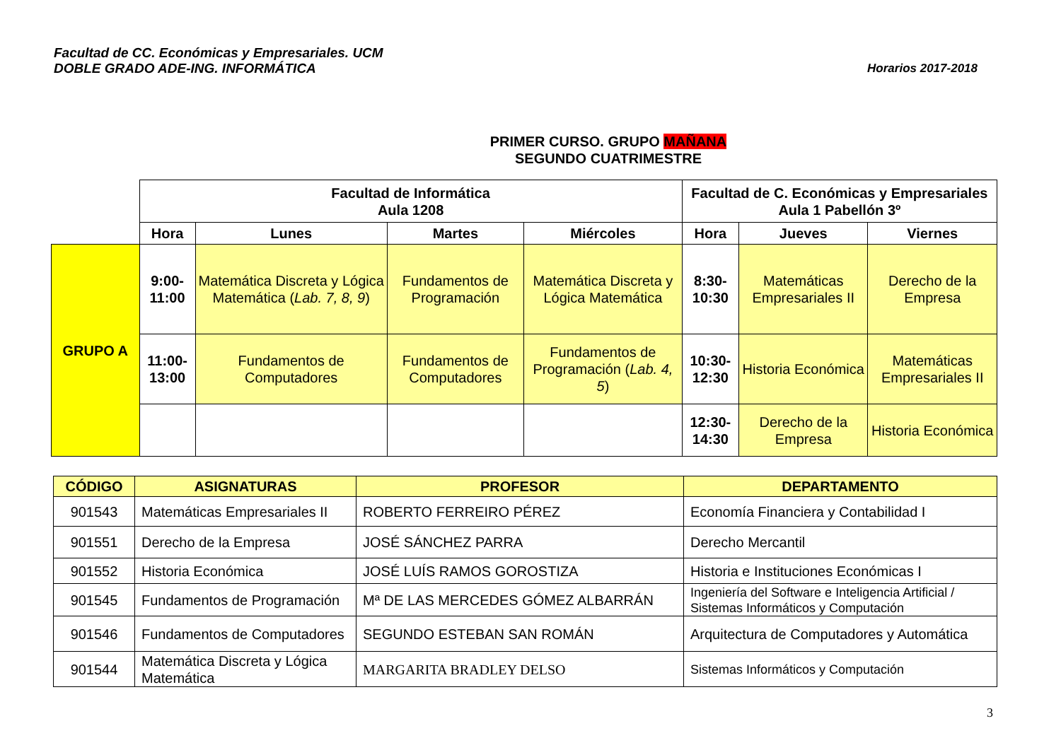Horarios 2017-2018 Facultad de CC. Económicas y Empresariales. UCM
DOBLE GRADO ADE-ING. INFORMÁTICA
PRIMER CURSO. GRUPO MAÑANA
SEGUNDO CUATRIMESTRE
| | Facultad de Informática Aula 1208 | | | | Facultad de C. Económicas y Empresariales Aula 1 Pabellón 3º | | |
| | Hora | Lunes | Martes | Miércoles | Hora | Jueves | Viernes |
| GRUPO A | 9:00-11:00 | Matemática Discreta y Lógica Matemática ( Lab. 7, 8, 9 ) | Fundamentos de Programación | Matemática Discreta y Lógica Matemática | 8:30-10:30 | Matemáticas Empresariales II | Derecho de la Empresa |
| | 11:00-13:00 | Fundamentos de Computadores | Fundamentos de Computadores | Fundamentos de Programación ( Lab. 4, 5 ) | 10:30-12:30 | Historia Económica | Matemáticas Empresariales II |
| | | | | | 12:30-14:30 | Derecho de la Empresa | Historia Económica |
| CÓDIGO | ASIGNATURAS | PROFESOR | DEPARTAMENTO |
| --- | --- | --- | --- |
| 901543 | Matemáticas Empresariales II | ROBERTO FERREIRO PÉREZ | Economía Financiera y Contabilidad I |
| 901551 | Derecho de la Empresa | JOSÉ SÁNCHEZ PARRA | Derecho Mercantil |
| 901552 | Historia Económica | JOSÉ LUÍS RAMOS GOROSTIZA | Historia e Instituciones Económicas I |
| 901545 | Fundamentos de Programación | Mª DE LAS MERCEDES GÓMEZ ALBARRÁN | Ingeniería del Software e Inteligencia Artificial / Sistemas Informáticos y Computación |
| 901546 | Fundamentos de Computadores | SEGUNDO ESTEBAN SAN ROMÁN | Arquitectura de Computadores y Automática |
| 901544 | Matemática Discreta y Lógica Matemática | MARGARITA BRADLEY DELSO | Sistemas Informáticos y Computación |
3